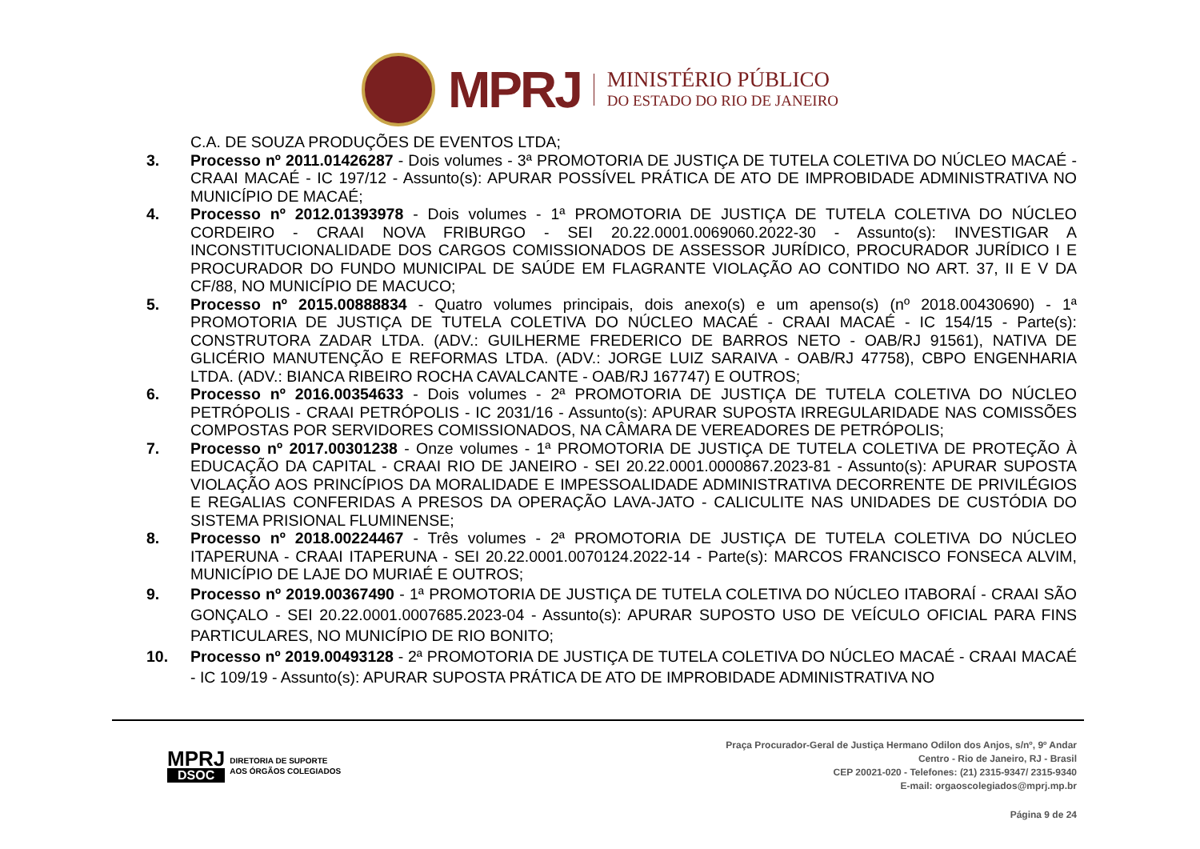MPRJ
MINISTÉRIO PÚBLICO
DO ESTADO DO RIO DE JANEIRO
C.A. DE SOUZA PRODUÇÕES DE EVENTOS LTDA;
3. Processo nº 2011.01426287 - Dois volumes - 3ª PROMOTORIA DE JUSTIÇA DE TUTELA COLETIVA DO NÚCLEO MACAÉ - CRAAI MACAÉ - IC 197/12 - Assunto(s): APURAR POSSÍVEL PRÁTICA DE ATO DE IMPROBIDADE ADMINISTRATIVA NO MUNICÍPIO DE MACAÉ;
4. Processo nº 2012.01393978 - Dois volumes - 1ª PROMOTORIA DE JUSTIÇA DE TUTELA COLETIVA DO NÚCLEO CORDEIRO - CRAAI NOVA FRIBURGO - SEI 20.22.0001.0069060.2022-30 - Assunto(s): INVESTIGAR A INCONSTITUCIONALIDADE DOS CARGOS COMISSIONADOS DE ASSESSOR JURÍDICO, PROCURADOR JURÍDICO I E PROCURADOR DO FUNDO MUNICIPAL DE SAÚDE EM FLAGRANTE VIOLAÇÃO AO CONTIDO NO ART. 37, II E V DA CF/88, NO MUNICÍPIO DE MACUCO;
5. Processo nº 2015.00888834 - Quatro volumes principais, dois anexo(s) e um apenso(s) (nº 2018.00430690) - 1ª PROMOTORIA DE JUSTIÇA DE TUTELA COLETIVA DO NÚCLEO MACAÉ - CRAAI MACAÉ - IC 154/15 - Parte(s): CONSTRUTORA ZADAR LTDA. (ADV.: GUILHERME FREDERICO DE BARROS NETO - OAB/RJ 91561), NATIVA DE GLICÉRIO MANUTENÇÃO E REFORMAS LTDA. (ADV.: JORGE LUIZ SARAIVA - OAB/RJ 47758), CBPO ENGENHARIA LTDA. (ADV.: BIANCA RIBEIRO ROCHA CAVALCANTE - OAB/RJ 167747) E OUTROS;
6. Processo nº 2016.00354633 - Dois volumes - 2ª PROMOTORIA DE JUSTIÇA DE TUTELA COLETIVA DO NÚCLEO PETRÓPOLIS - CRAAI PETRÓPOLIS - IC 2031/16 - Assunto(s): APURAR SUPOSTA IRREGULARIDADE NAS COMISSÕES COMPOSTAS POR SERVIDORES COMISSIONADOS, NA CÂMARA DE VEREADORES DE PETRÓPOLIS;
7. Processo nº 2017.00301238 - Onze volumes - 1ª PROMOTORIA DE JUSTIÇA DE TUTELA COLETIVA DE PROTEÇÃO À EDUCAÇÃO DA CAPITAL - CRAAI RIO DE JANEIRO - SEI 20.22.0001.0000867.2023-81 - Assunto(s): APURAR SUPOSTA VIOLAÇÃO AOS PRINCÍPIOS DA MORALIDADE E IMPESSOALIDADE ADMINISTRATIVA DECORRENTE DE PRIVILÉGIOS E REGALIAS CONFERIDAS A PRESOS DA OPERAÇÃO LAVA-JATO - CALICULITE NAS UNIDADES DE CUSTÓDIA DO SISTEMA PRISIONAL FLUMINENSE;
8. Processo nº 2018.00224467 - Três volumes - 2ª PROMOTORIA DE JUSTIÇA DE TUTELA COLETIVA DO NÚCLEO ITAPERUNA - CRAAI ITAPERUNA - SEI 20.22.0001.0070124.2022-14 - Parte(s): MARCOS FRANCISCO FONSECA ALVIM, MUNICÍPIO DE LAJE DO MURIAÉ E OUTROS;
9. Processo nº 2019.00367490 - 1ª PROMOTORIA DE JUSTIÇA DE TUTELA COLETIVA DO NÚCLEO ITABORAÍ - CRAAI SÃO GONÇALO - SEI 20.22.0001.0007685.2023-04 - Assunto(s): APURAR SUPOSTO USO DE VEÍCULO OFICIAL PARA FINS PARTICULARES, NO MUNICÍPIO DE RIO BONITO;
10. Processo nº 2019.00493128 - 2ª PROMOTORIA DE JUSTIÇA DE TUTELA COLETIVA DO NÚCLEO MACAÉ - CRAAI MACAÉ - IC 109/19 - Assunto(s): APURAR SUPOSTA PRÁTICA DE ATO DE IMPROBIDADE ADMINISTRATIVA NO
MPRJ
DSOC
DIRETORIA DE SUPORTE
AOS ÓRGÃOS COLEGIADOS
Praça Procurador-Geral de Justiça Hermano Odilon dos Anjos, s/nº, 9º Andar
Centro - Rio de Janeiro, RJ - Brasil
CEP 20021-020 - Telefones: (21) 2315-9347/ 2315-9340
E-mail: orgaoscolegiados@mprj.mp.br
Página 9 de 24